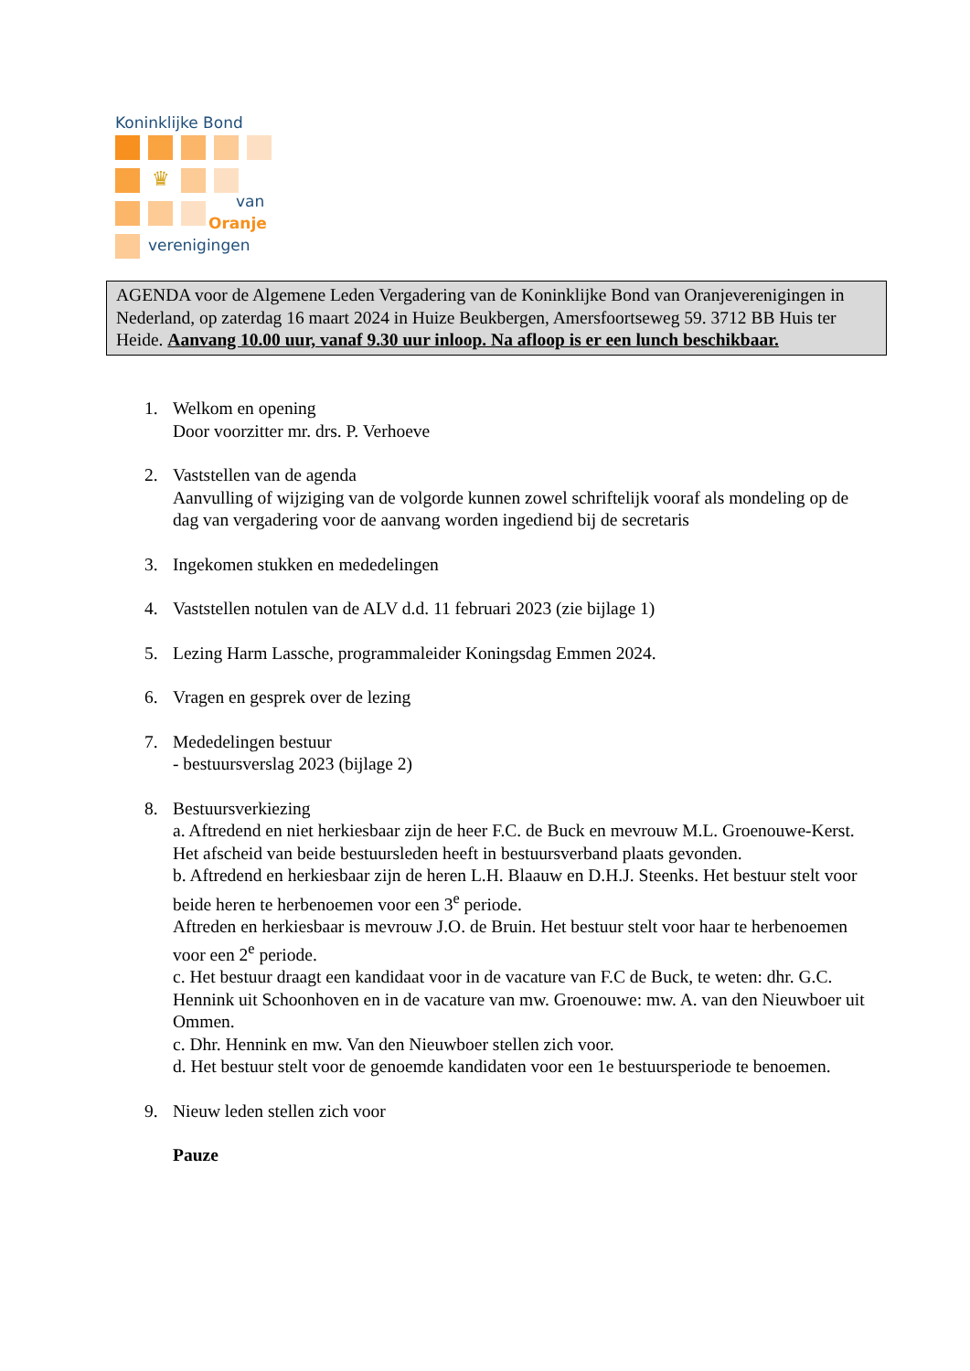Koninklijke Bond
♛
van
Oranje
verenigingen
AGENDA voor de Algemene Leden Vergadering van de Koninklijke Bond van Oranjeverenigingen in Nederland, op zaterdag 16 maart 2024 in Huize Beukbergen, Amersfoortseweg 59. 3712 BB Huis ter Heide. Aanvang 10.00 uur, vanaf 9.30 uur inloop. Na afloop is er een lunch beschikbaar.
1. Welkom en opening
Door voorzitter mr. drs. P. Verhoeve
2. Vaststellen van de agenda
Aanvulling of wijziging van de volgorde kunnen zowel schriftelijk vooraf als mondeling op de dag van vergadering voor de aanvang worden ingediend bij de secretaris
3. Ingekomen stukken en mededelingen
4. Vaststellen notulen van de ALV d.d. 11 februari 2023 (zie bijlage 1)
5. Lezing Harm Lassche, programmaleider Koningsdag Emmen 2024.
6. Vragen en gesprek over de lezing
7. Mededelingen bestuur
- bestuursverslag 2023 (bijlage 2)
8. Bestuursverkiezing
a. Aftredend en niet herkiesbaar zijn de heer F.C. de Buck en mevrouw M.L. Groenouwe-Kerst. Het afscheid van beide bestuursleden heeft in bestuursverband plaats gevonden.
b. Aftredend en herkiesbaar zijn de heren L.H. Blaauw en D.H.J. Steenks. Het bestuur stelt voor beide heren te herbenoemen voor een 3<sup>e</sup> periode.
Aftreden en herkiesbaar is mevrouw J.O. de Bruin. Het bestuur stelt voor haar te herbenoemen voor een 2<sup>e</sup> periode.
c. Het bestuur draagt een kandidaat voor in de vacature van F.C de Buck, te weten: dhr. G.C. Hennink uit Schoonhoven en in de vacature van mw. Groenouwe: mw. A. van den Nieuwboer uit Ommen.
c. Dhr. Hennink en mw. Van den Nieuwboer stellen zich voor.
d. Het bestuur stelt voor de genoemde kandidaten voor een 1e bestuursperiode te benoemen.
9. Nieuw leden stellen zich voor
Pauze